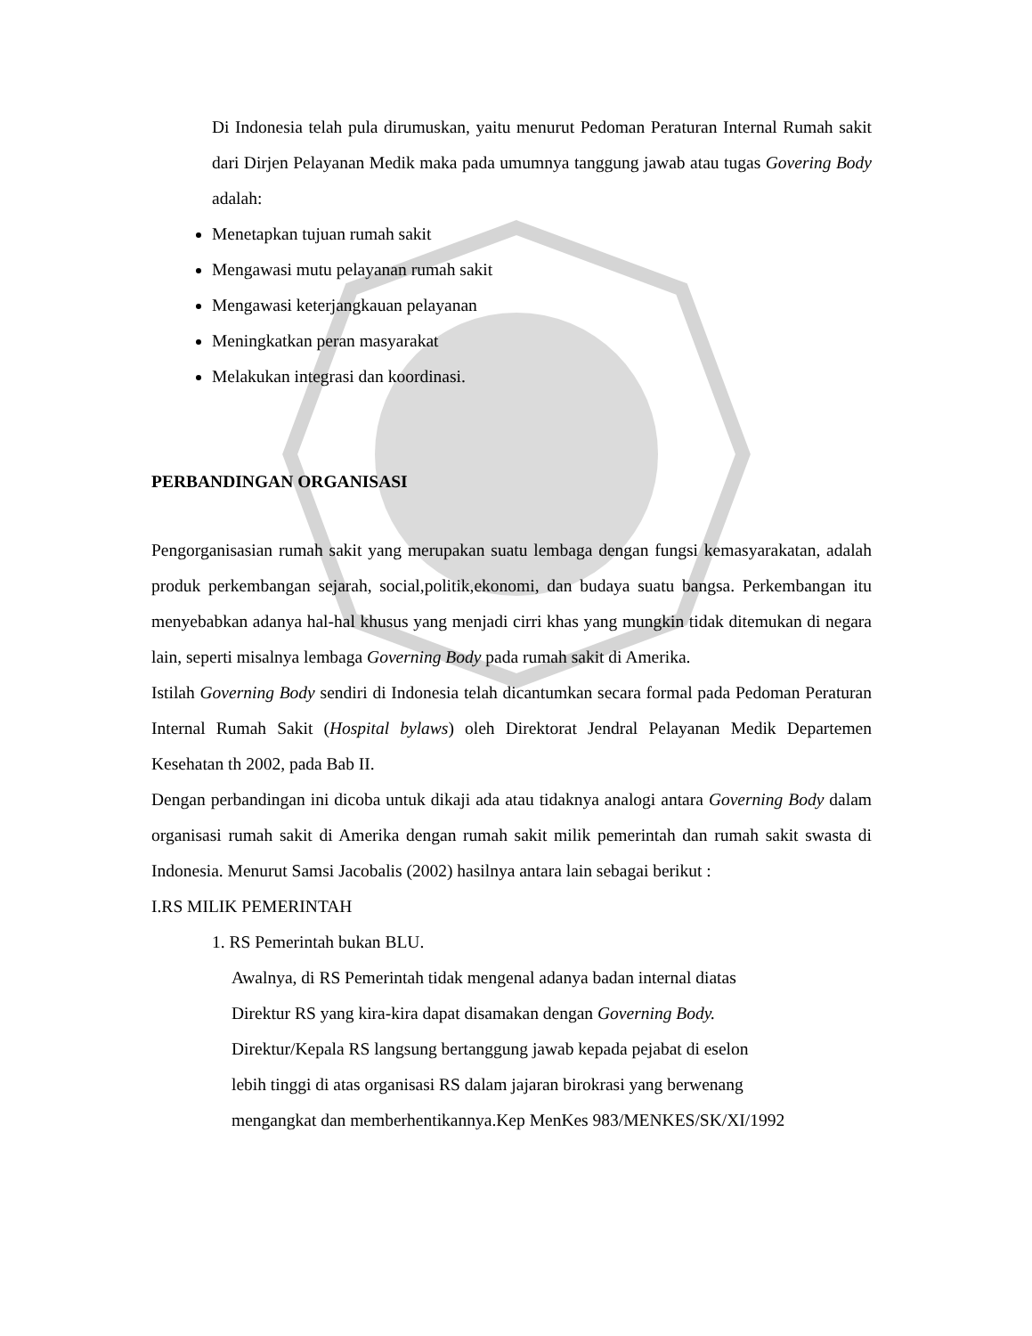Di Indonesia telah pula dirumuskan, yaitu menurut Pedoman Peraturan Internal Rumah sakit dari Dirjen Pelayanan Medik maka pada umumnya tanggung jawab atau tugas Govering Body adalah:
Menetapkan tujuan rumah sakit
Mengawasi mutu pelayanan rumah sakit
Mengawasi keterjangkauan pelayanan
Meningkatkan peran masyarakat
Melakukan integrasi dan koordinasi.
PERBANDINGAN ORGANISASI
Pengorganisasian rumah sakit yang merupakan suatu lembaga dengan fungsi kemasyarakatan, adalah produk perkembangan sejarah, social,politik,ekonomi, dan budaya suatu bangsa. Perkembangan itu menyebabkan adanya hal-hal khusus yang menjadi cirri khas yang mungkin tidak ditemukan di negara lain, seperti misalnya lembaga Governing Body pada rumah sakit di Amerika.
Istilah Governing Body sendiri di Indonesia telah dicantumkan secara formal pada Pedoman Peraturan Internal Rumah Sakit (Hospital bylaws) oleh Direktorat Jendral Pelayanan Medik Departemen Kesehatan th 2002, pada Bab II.
Dengan perbandingan ini dicoba untuk dikaji ada atau tidaknya analogi antara Governing Body dalam organisasi rumah sakit di Amerika dengan rumah sakit milik pemerintah dan rumah sakit swasta di Indonesia. Menurut Samsi Jacobalis (2002) hasilnya antara lain sebagai berikut :
I.RS MILIK PEMERINTAH
1. RS Pemerintah bukan BLU.
Awalnya, di RS Pemerintah tidak mengenal adanya badan internal diatas
Direktur RS yang kira-kira dapat disamakan dengan Governing Body.
Direktur/Kepala RS langsung bertanggung jawab kepada pejabat di eselon
lebih tinggi di atas organisasi RS dalam jajaran birokrasi yang berwenang
mengangkat dan memberhentikannya.Kep MenKes 983/MENKES/SK/XI/1992